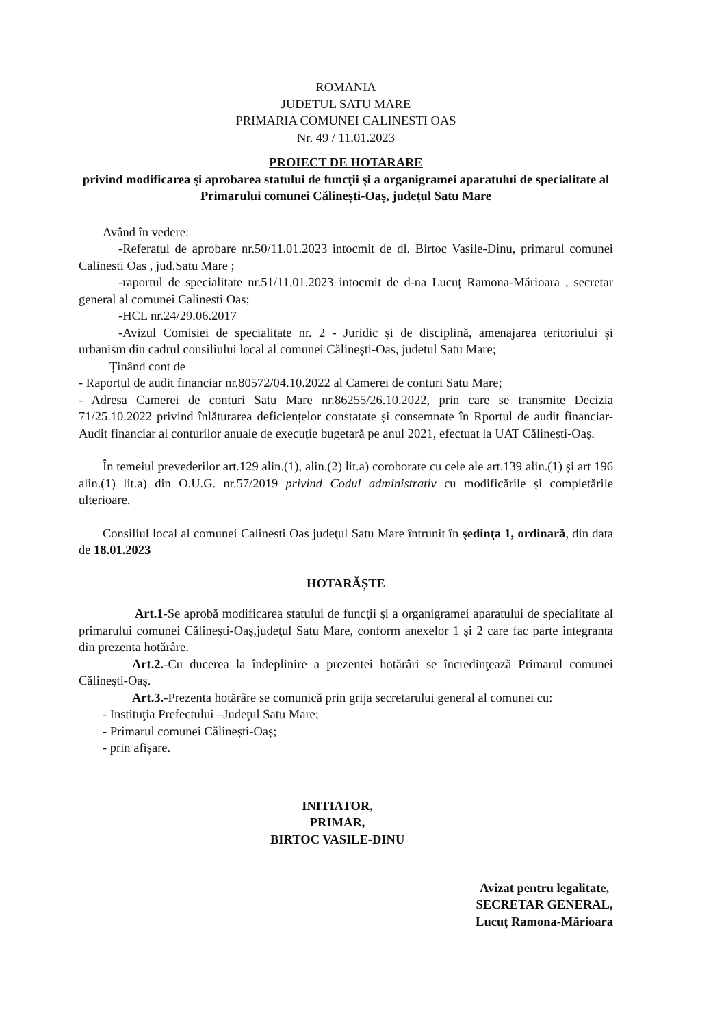ROMANIA
JUDETUL SATU MARE
PRIMARIA COMUNEI CALINESTI OAS
Nr. 49 / 11.01.2023
PROIECT DE HOTARARE
privind modificarea şi aprobarea statului de funcţii şi a organigramei aparatului de specialitate al Primarului comunei Călinești-Oaș, județul Satu Mare
Având în vedere:
-Referatul de aprobare nr.50/11.01.2023 intocmit de dl. Birtoc Vasile-Dinu, primarul comunei Calinesti Oas , jud.Satu Mare ;
-raportul de specialitate nr.51/11.01.2023 intocmit de d-na Lucuț Ramona-Mărioara , secretar general al comunei Calinesti Oas;
-HCL nr.24/29.06.2017
-Avizul Comisiei de specialitate nr. 2 - Juridic și de disciplină, amenajarea teritoriului și urbanism din cadrul consiliului local al comunei Călineşti-Oas, judetul Satu Mare;
Ținând cont de
- Raportul de audit financiar nr.80572/04.10.2022 al Camerei de conturi Satu Mare;
- Adresa Camerei de conturi Satu Mare nr.86255/26.10.2022, prin care se transmite Decizia 71/25.10.2022 privind înlăturarea deficiențelor constatate și consemnate în Rportul de audit financiar- Audit financiar al conturilor anuale de execuție bugetară pe anul 2021, efectuat la UAT Călinești-Oaș.
În temeiul prevederilor art.129 alin.(1), alin.(2) lit.a) coroborate cu cele ale art.139 alin.(1) și art 196 alin.(1) lit.a) din O.U.G. nr.57/2019 privind Codul administrativ cu modificările și completările ulterioare.
Consiliul local al comunei Calinesti Oas judeţul Satu Mare întrunit în şedinţa 1, ordinară, din data de 18.01.2023
HOTARĂȘTE
Art.1-Se aprobă modificarea statului de funcţii şi a organigramei aparatului de specialitate al primarului comunei Călinești-Oaș,judeţul Satu Mare, conform anexelor 1 și 2 care fac parte integranta din prezenta hotărâre.
Art.2.-Cu ducerea la îndeplinire a prezentei hotărâri se încredinţează Primarul comunei Călinești-Oaș.
Art.3.-Prezenta hotărâre se comunică prin grija secretarului general al comunei cu:
- Instituţia Prefectului –Judeţul Satu Mare;
- Primarul comunei Călinești-Oaș;
- prin afișare.
INITIATOR,
PRIMAR,
BIRTOC VASILE-DINU
Avizat pentru legalitate,
SECRETAR GENERAL,
Lucuț Ramona-Mărioara